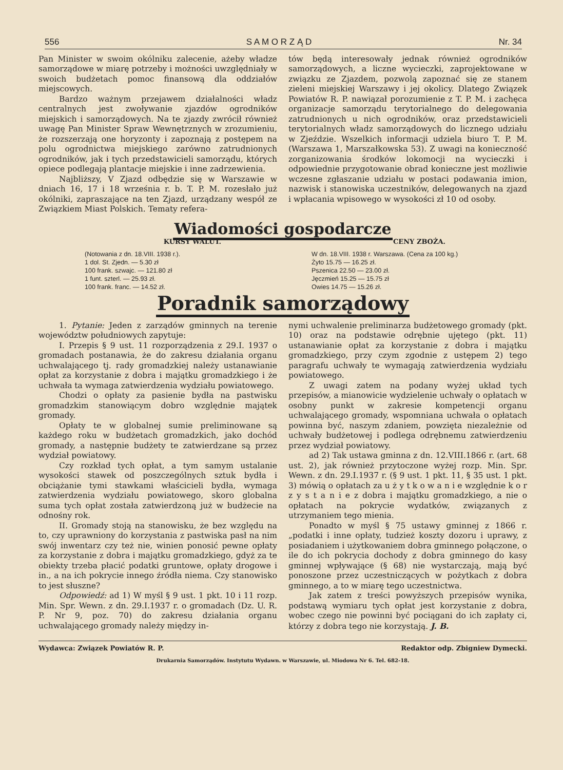556 S A M O R Z Ą D Nr. 34
Pan Minister w swoim okólniku zalecenie, ażeby władze samorządowe w miarę potrzeby i możności uwzględniały w swoich budżetach pomoc finansową dla oddziałów miejscowych.
Bardzo ważnym przejawem działalności władz centralnych jest zwoływanie zjazdów ogrodników miejskich i samorządowych. Na te zjazdy zwrócił również uwagę Pan Minister Spraw Wewnętrznych w zrozumieniu, że rozszerzają one horyzonty i zapoznają z postępem na polu ogrodnictwa miejskiego zarówno zatrudnionych ogrodników, jak i tych przedstawicieli samorządu, których opiece podlegają plantacje miejskie i inne zadrzewienia.
Najbliższy, V Zjazd odbędzie się w Warszawie w dniach 16, 17 i 18 września r. b. T. P. M. rozesłało już okólniki, zapraszające na ten Zjazd, urządzany wespół ze Związkiem Miast Polskich. Tematy refera-
tów będą interesowały jednak również ogrodników samorządowych, a liczne wycieczki, zaprojektowane w związku ze Zjazdem, pozwolą zapoznać się ze stanem zieleni miejskiej Warszawy i jej okolicy. Dlatego Związek Powiatów R. P. nawiązał porozumienie z T. P. M. i zachęca organizacje samorządu terytorialnego do delegowania zatrudnionych u nich ogrodników, oraz przedstawicieli terytorialnych władz samorządowych do licznego udziału w Zjeździe. Wszelkich informacji udziela biuro T. P. M. (Warszawa 1, Marszałkowska 53). Z uwagi na konieczność zorganizowania środków lokomocji na wycieczki i odpowiednie przygotowanie obrad konieczne jest możliwie wczesne zgłaszanie udziału w postaci podawania imion, nazwisk i stanowiska uczestników, delegowanych na zjazd i wpłacania wpisowego w wysokości zł 10 od osoby.
Wiadomości gospodarcze
KURSY WALUT.
(Notowania z dn. 18.VIII. 1938 r.).
1 dol. St. Zjedn. — 5.30 zł
100 frank. szwajc. — 121.80 zł
1 funt. szterl. — 25.93 zł.
100 frank. franc. — 14.52 zł.
CENY ZBOŻA.
W dn. 18.VIII. 1938 r. Warszawa. (Cena za 100 kg.)
Żyto 15.75 — 16.25 zł.
Pszenica 22.50 — 23.00 zł.
Jęczmień 15.25 — 15.75 zł
Owies 14.75 — 15.26 zł.
Poradnik samorządowy
1. Pytanie: Jeden z zarządów gminnych na terenie województw południowych zapytuje:
I. Przepis § 9 ust. 11 rozporządzenia z 29.I. 1937 o gromadach postanawia, że do zakresu działania organu uchwalającego tj. rady gromadzkiej należy ustanawianie opłat za korzystanie z dobra i majątku gromadzkiego i że uchwała ta wymaga zatwierdzenia wydziału powiatowego.
Chodzi o opłaty za pasienie bydła na pastwisku gromadzkim stanowiącym dobro względnie majątek gromady.
Opłaty te w globalnej sumie preliminowane są każdego roku w budżetach gromadzkich, jako dochód gromady, a następnie budżety te zatwierdzane są przez wydział powiatowy.
Czy rozkład tych opłat, a tym samym ustalanie wysokości stawek od poszczególnych sztuk bydła i obciążanie tymi stawkami właścicieli bydła, wymaga zatwierdzenia wydziału powiatowego, skoro globalna suma tych opłat została zatwierdzoną już w budżecie na odnośny rok.
II. Gromady stoją na stanowisku, że bez względu na to, czy uprawniony do korzystania z pastwiska pasł na nim swój inwentarz czy też nie, winien ponosić pewne opłaty za korzystanie z dobra i majątku gromadzkiego, gdyż za te obiekty trzeba płacić podatki gruntowe, opłaty drogowe i in., a na ich pokrycie innego źródła niema. Czy stanowisko to jest słuszne?
Odpowiedź: ad 1) W myśl § 9 ust. 1 pkt. 10 i 11 rozp. Min. Spr. Wewn. z dn. 29.I.1937 r. o gromadach (Dz. U. R. P. Nr 9, poz. 70) do zakresu działania organu uchwalającego gromady należy między in-
nymi uchwalenie preliminarza budżetowego gromady (pkt. 10) oraz na podstawie odrębnie ujętego (pkt. 11) ustanawianie opłat za korzystanie z dobra i majątku gromadzkiego, przy czym zgodnie z ustępem 2) tego paragrafu uchwały te wymagają zatwierdzenia wydziału powiatowego.
Z uwagi zatem na podany wyżej układ tych przepisów, a mianowicie wydzielenie uchwały o opłatach w osobny punkt w zakresie kompetencji organu uchwalającego gromady, wspomniana uchwała o opłatach powinna być, naszym zdaniem, powzięta niezależnie od uchwały budżetowej i podlega odrębnemu zatwierdzeniu przez wydział powiatowy.
ad 2) Tak ustawa gminna z dn. 12.VIII.1866 r. (art. 68 ust. 2), jak również przytoczone wyżej rozp. Min. Spr. Wewn. z dn. 29.I.1937 r. (§ 9 ust. 1 pkt. 11, § 35 ust. 1 pkt. 3) mówią o opłatach za u ż y t k o w a n i e względnie k o r z y s t a n i e z dobra i majątku gromadzkiego, a nie o opłatach na pokrycie wydatków, związanych z utrzymaniem tego mienia.
Ponadto w myśl § 75 ustawy gminnej z 1866 r. „podatki i inne opłaty, tudzież koszty dozoru i uprawy, z posiadaniem i użytkowaniem dobra gminnego połączone, o ile do ich pokrycia dochody z dobra gminnego do kasy gminnej wpływające (§ 68) nie wystarczają, mają być ponoszone przez uczestniczących w pożytkach z dobra gminnego, a to w miarę tego uczestnictwa.
Jak zatem z treści powyższych przepisów wynika, podstawą wymiaru tych opłat jest korzystanie z dobra, wobec czego nie powinni być pociągani do ich zapłaty ci, którzy z dobra tego nie korzystają. J. B.
Wydawca: Związek Powiatów R. P. Redaktor odp. Zbigniew Dymecki.
Drukarnia Samorządów. Instytutu Wydawn. w Warszawie, ul. Miodowa Nr 6. Tel. 682-18.